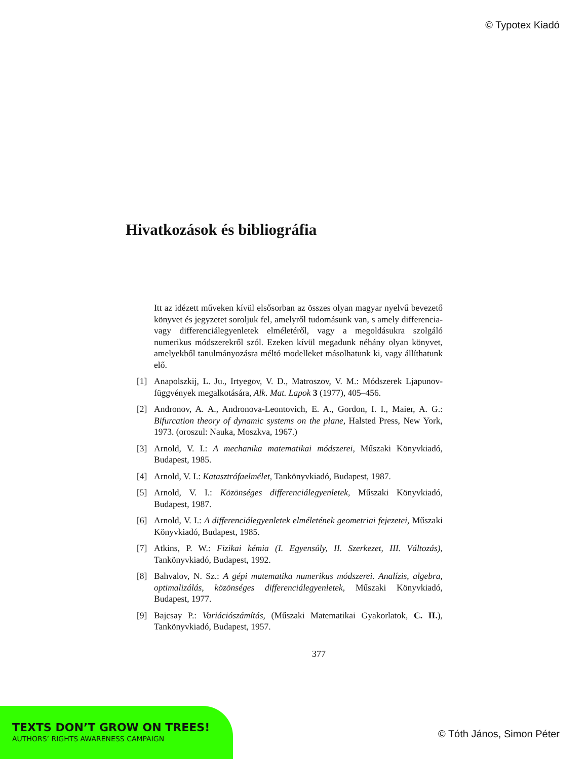© Typotex Kiadó
Hivatkozások és bibliográfia
Itt az idézett műveken kívül elsősorban az összes olyan magyar nyelvű bevezető könyvet és jegyzetet soroljuk fel, amelyről tudomásunk van, s amely differencia- vagy differenciálegyenletek elméletéről, vagy a megoldásukra szolgáló numerikus módszerekről szól. Ezeken kívül megadunk néhány olyan könyvet, amelyekből tanulmányozásra méltó modelleket másolhatunk ki, vagy állíthatunk elő.
[1] Anapolszkij, L. Ju., Irtyegov, V. D., Matroszov, V. M.: Módszerek Ljapunov-függvények megalkotására, Alk. Mat. Lapok 3 (1977), 405–456.
[2] Andronov, A. A., Andronova-Leontovich, E. A., Gordon, I. I., Maier, A. G.: Bifurcation theory of dynamic systems on the plane, Halsted Press, New York, 1973. (oroszul: Nauka, Moszkva, 1967.)
[3] Arnold, V. I.: A mechanika matematikai módszerei, Műszaki Könyvkiadó, Budapest, 1985.
[4] Arnold, V. I.: Katasztrófaelmélet, Tankönyvkiadó, Budapest, 1987.
[5] Arnold, V. I.: Közönséges differenciálegyenletek, Műszaki Könyvkiadó, Budapest, 1987.
[6] Arnold, V. I.: A differenciálegyenletek elméletének geometriai fejezetei, Műszaki Könyvkiadó, Budapest, 1985.
[7] Atkins, P. W.: Fizikai kémia (I. Egyensúly, II. Szerkezet, III. Változás), Tankönyvkiadó, Budapest, 1992.
[8] Bahvalov, N. Sz.: A gépi matematika numerikus módszerei. Analízis, algebra, optimalizálás, közönséges differenciálegyenletek, Műszaki Könyvkiadó, Budapest, 1977.
[9] Bajcsay P.: Variációszámítás, (Műszaki Matematikai Gyakorlatok, C. II.), Tankönyvkiadó, Budapest, 1957.
377
TEXTS DON’T GROW ON TREES!
AUTHORS’ RIGHTS AWARENESS CAMPAIGN
© Tóth János, Simon Péter